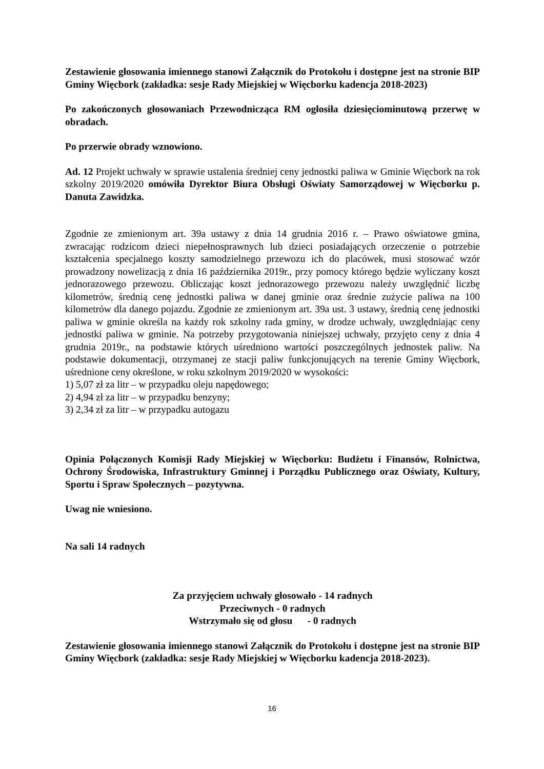Zestawienie głosowania imiennego stanowi Załącznik do Protokołu i dostępne jest na stronie BIP Gminy Więcbork (zakładka: sesje Rady Miejskiej w Więcborku kadencja 2018-2023)
Po zakończonych głosowaniach Przewodnicząca RM ogłosiła dziesięciominutową przerwę w obradach.
Po przerwie obrady wznowiono.
Ad. 12 Projekt uchwały w sprawie ustalenia średniej ceny jednostki paliwa w Gminie Więcbork na rok szkolny 2019/2020 omówiła Dyrektor Biura Obsługi Oświaty Samorządowej w Więcborku p. Danuta Zawidzka.
Zgodnie ze zmienionym art. 39a ustawy z dnia 14 grudnia 2016 r. – Prawo oświatowe gmina, zwracając rodzicom dzieci niepełnosprawnych lub dzieci posiadających orzeczenie o potrzebie kształcenia specjalnego koszty samodzielnego przewozu ich do placówek, musi stosować wzór prowadzony nowelizacją z dnia 16 października 2019r., przy pomocy którego będzie wyliczany koszt jednorazowego przewozu. Obliczając koszt jednorazowego przewozu należy uwzględnić liczbę kilometrów, średnią cenę jednostki paliwa w danej gminie oraz średnie zużycie paliwa na 100 kilometrów dla danego pojazdu. Zgodnie ze zmienionym art. 39a ust. 3 ustawy, średnią cenę jednostki paliwa w gminie określa na każdy rok szkolny rada gminy, w drodze uchwały, uwzględniając ceny jednostki paliwa w gminie. Na potrzeby przygotowania niniejszej uchwały, przyjęto ceny z dnia 4 grudnia 2019r., na podstawie których uśredniono wartości poszczególnych jednostek paliw. Na podstawie dokumentacji, otrzymanej ze stacji paliw funkcjonujących na terenie Gminy Więcbork, uśrednione ceny określone, w roku szkolnym 2019/2020 w wysokości:
1) 5,07 zł za litr – w przypadku oleju napędowego;
2) 4,94 zł za litr – w przypadku benzyny;
3) 2,34 zł za litr – w przypadku autogazu
Opinia Połączonych Komisji Rady Miejskiej w Więcborku: Budżetu i Finansów, Rolnictwa, Ochrony Środowiska, Infrastruktury Gminnej i Porządku Publicznego oraz Oświaty, Kultury, Sportu i Spraw Społecznych – pozytywna.
Uwag nie wniesiono.
Na sali 14 radnych
Za przyjęciem uchwały głosowało - 14 radnych
Przeciwnych - 0 radnych
Wstrzymało się od głosu - 0 radnych
Zestawienie głosowania imiennego stanowi Załącznik do Protokołu i dostępne jest na stronie BIP Gminy Więcbork (zakładka: sesje Rady Miejskiej w Więcborku kadencja 2018-2023).
16